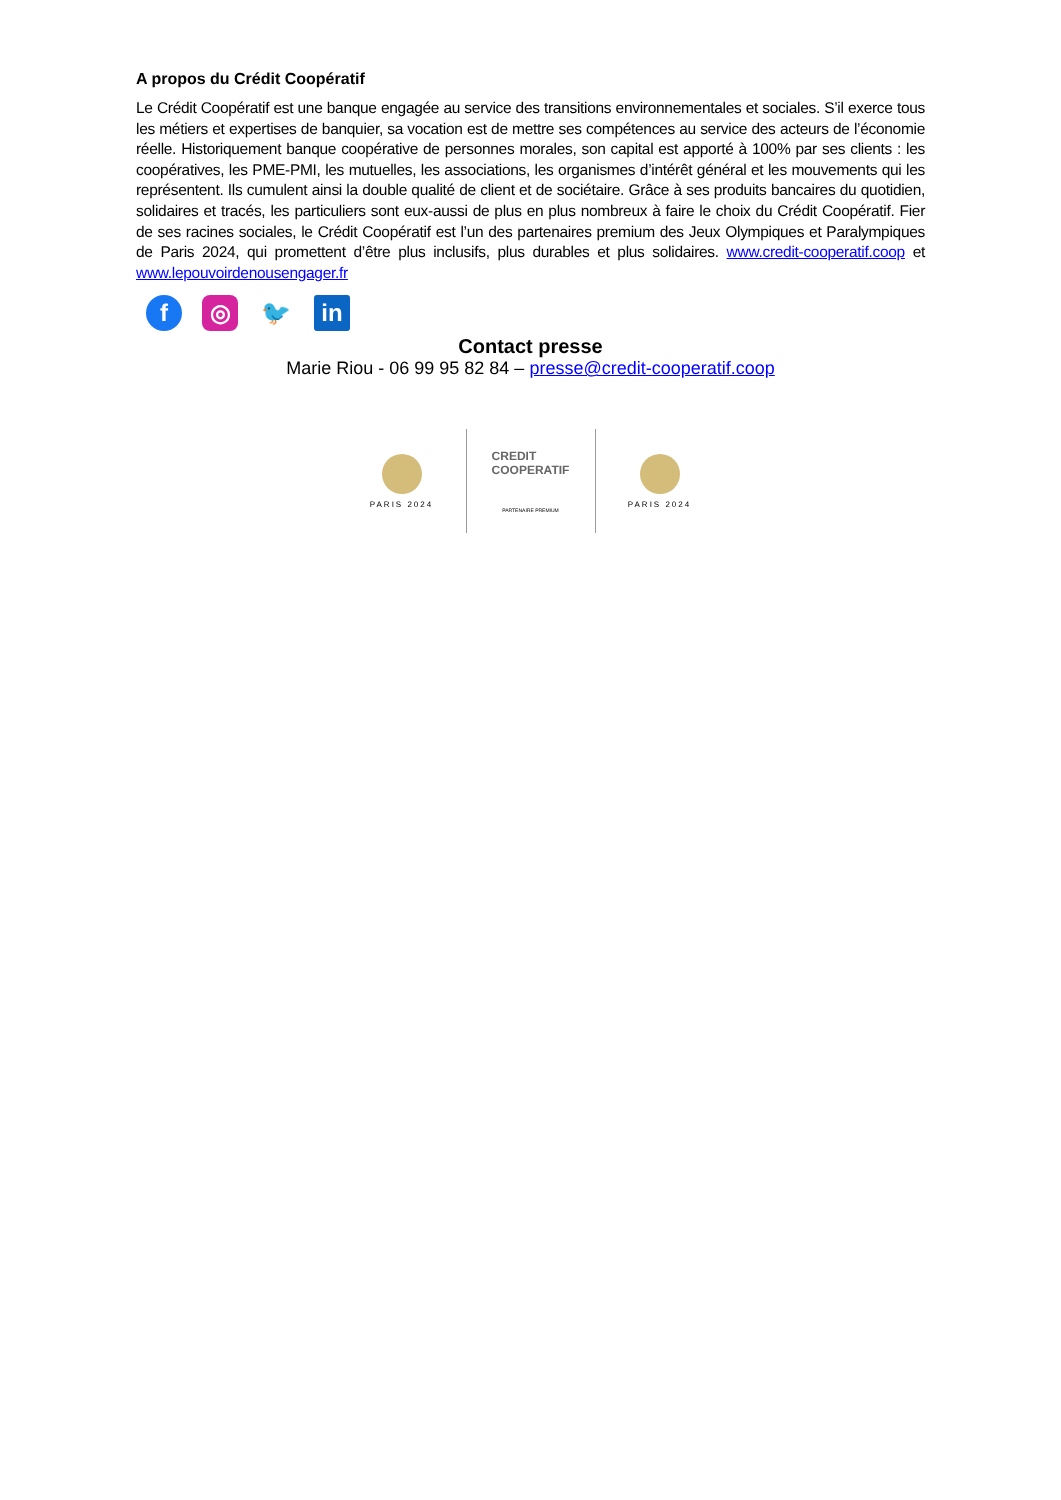A propos du Crédit Coopératif
Le Crédit Coopératif est une banque engagée au service des transitions environnementales et sociales. S’il exerce tous les métiers et expertises de banquier, sa vocation est de mettre ses compétences au service des acteurs de l’économie réelle. Historiquement banque coopérative de personnes morales, son capital est apporté à 100% par ses clients : les coopératives, les PME-PMI, les mutuelles, les associations, les organismes d’intérêt général et les mouvements qui les représentent. Ils cumulent ainsi la double qualité de client et de sociétaire. Grâce à ses produits bancaires du quotidien, solidaires et tracés, les particuliers sont eux-aussi de plus en plus nombreux à faire le choix du Crédit Coopératif. Fier de ses racines sociales, le Crédit Coopératif est l’un des partenaires premium des Jeux Olympiques et Paralympiques de Paris 2024, qui promettent d’être plus inclusifs, plus durables et plus solidaires. www.credit-cooperatif.coop et www.lepouvoirdenousengager.fr
f ◎ 🐦 in
Contact presse
Marie Riou - 06 99 95 82 84 – presse@credit-cooperatif.coop
PARIS 2024
CREDIT
COOPERATIF
PARTENAIRE PREMIUM
PARIS 2024